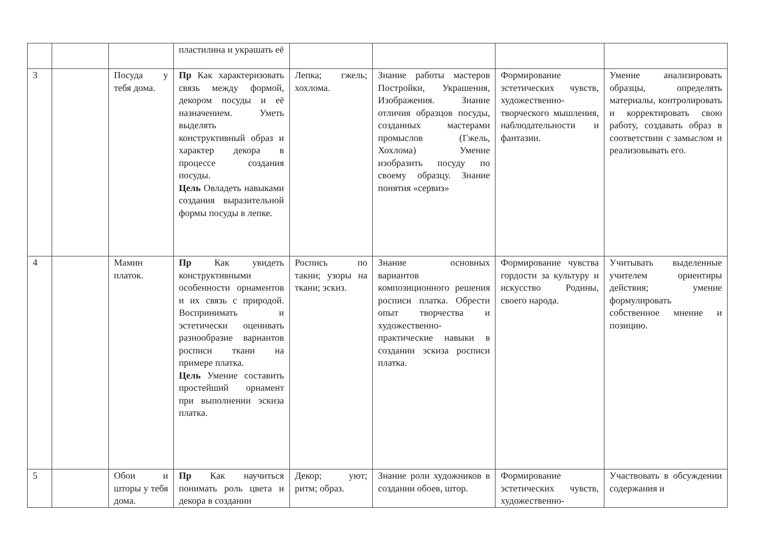| | | | пластилина и украшать её | | | | |
| 3 | | Посуда у тебя дома. | Пр Как характеризовать связь между формой, декором посуды и её назначением. Уметь выделять конструктивный образ и характер декора в процессе создания посуды. Цель Овладеть навыками создания выразительной формы посуды в лепке. | Лепка; гжель; хохлома. | Знание работы мастеров Постройки, Украшения, Изображения. Знание отличия образцов посуды, созданных мастерами промыслов (Гжель, Хохлома) Умение изобразить посуду по своему образцу. Знание понятия «сервиз» | Формирование эстетических чувств, художественно-творческого мышления, наблюдательности и фантазии. | Умение анализировать образцы, определять материалы, контролировать и корректировать свою работу, создавать образ в соответствии с замыслом и реализовывать его. |
| 4 | | Мамин платок. | Пр Как увидеть конструктивными особенности орнаментов и их связь с природой. Воспринимать и эстетически оценивать разнообразие вариантов росписи ткани на примере платка. Цель Умение составить простейший орнамент при выполнении эскиза платка. | Роспись по такни; узоры на ткани; эскиз. | Знание основных вариантов композиционного решения росписи платка. Обрести опыт творчества и художественно-практические навыки в создании эскиза росписи платка. | Формирование чувства гордости за культуру и искусство Родины, своего народа. | Учитывать выделенные учителем ориентиры действия; умение формулировать собственное мнение и позицию. |
| 5 | | Обои и шторы у тебя дома. | Пр Как научиться понимать роль цвета и декора в создании | Декор; уют; ритм; образ. | Знание роли художников в создании обоев, штор. | Формирование эстетических чувств, художественно- | Участвовать в обсуждении содержания и |